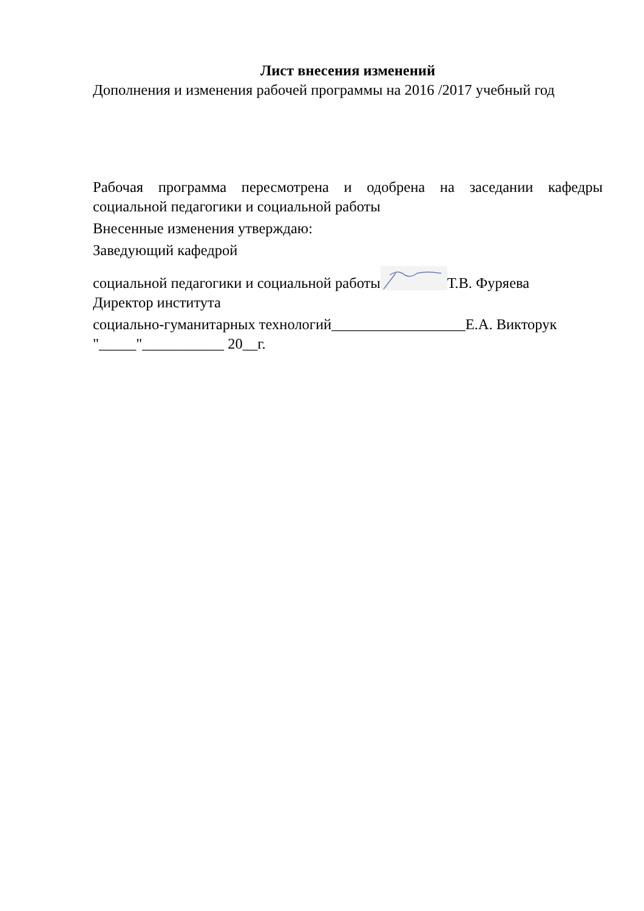Лист внесения изменений
Дополнения и изменения рабочей программы на 2016 /2017 учебный год
Рабочая программа пересмотрена и одобрена на заседании кафедры
социальной педагогики и социальной работы
Внесенные изменения утверждаю:
Заведующий кафедрой
социальной педагогики и социальной работы Т.В. Фуряева
Директор института
социально-гуманитарных технологий__________________Е.А. Викторук
"_____"___________ 20__г.